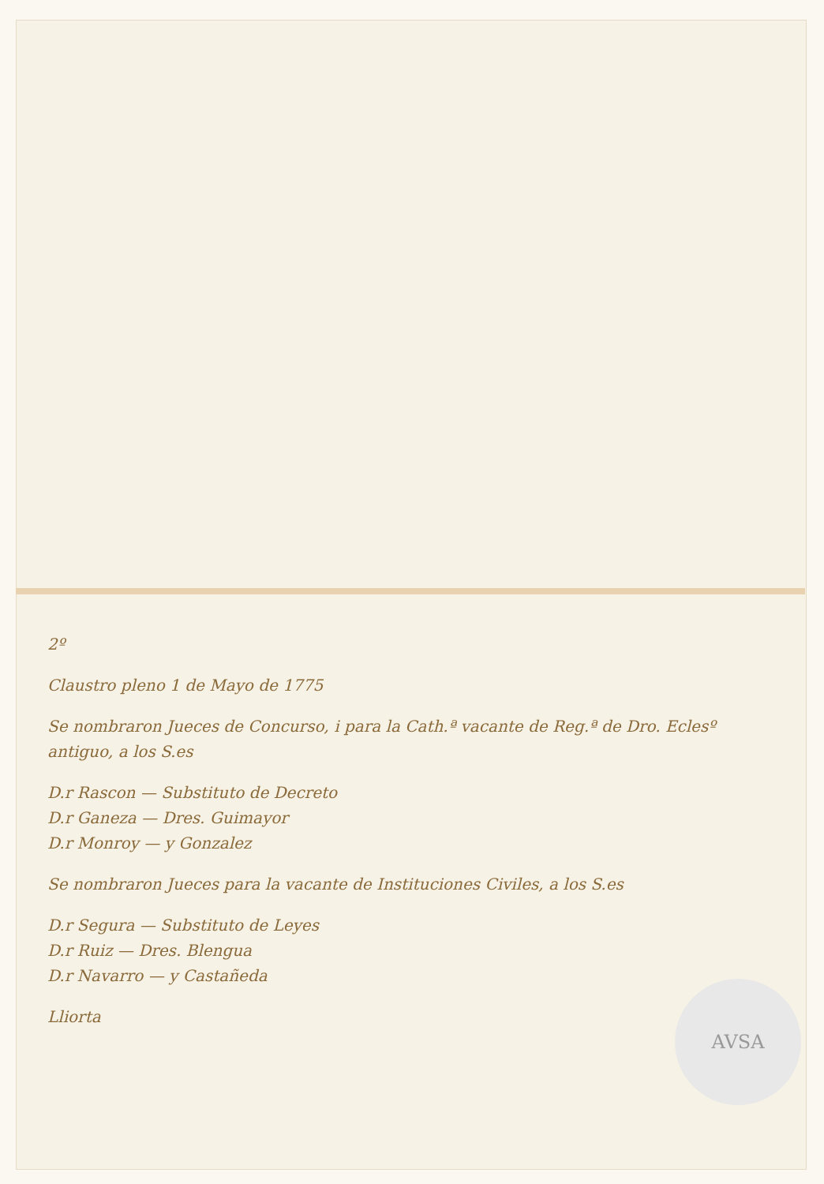2º
Claustro pleno 1 de Mayo de 1775
Se nombraron Jueces de Concurso, i para la Cath.ª vacante de Reg.ª de Dro. Eclesº antiguo, a los S.es
D.r Rascon — Substituto de Decreto
D.r Ganeza — Dres. Guimayor
D.r Monroy — y Gonzalez
Se nombraron Jueces para la vacante de Instituciones Civiles, a los S.es
D.r Segura — Substituto de Leyes
D.r Ruiz — Dres. Blengua
D.r Navarro — y Castañeda
Lliorta
AVSA